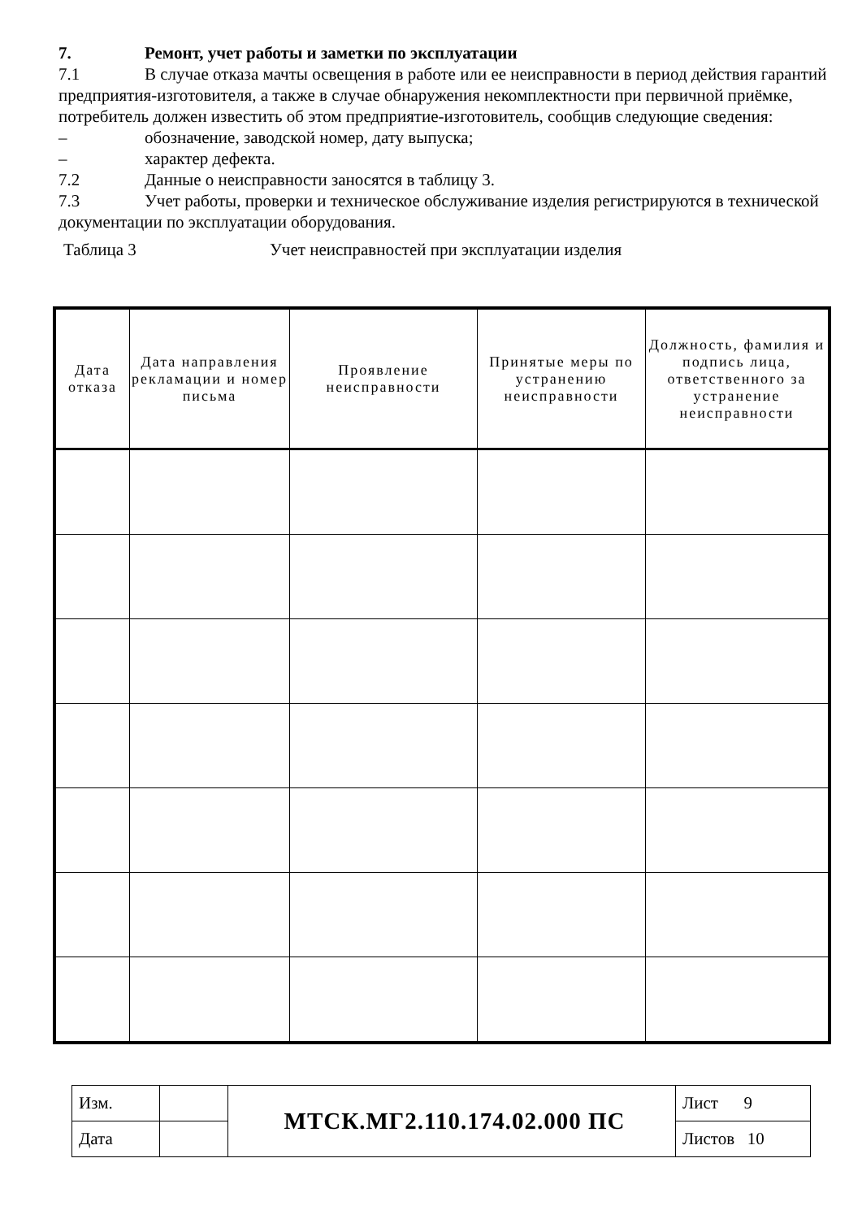7. Ремонт, учет работы и заметки по эксплуатации
7.1 В случае отказа мачты освещения в работе или ее неисправности в период действия гарантий предприятия-изготовителя, а также в случае обнаружения некомплектности при первичной приёмке, потребитель должен известить об этом предприятие-изготовитель, сообщив следующие сведения:
– обозначение, заводской номер, дату выпуска;
– характер дефекта.
7.2 Данные о неисправности заносятся в таблицу 3.
7.3 Учет работы, проверки и техническое обслуживание изделия регистрируются в технической документации по эксплуатации оборудования.
Таблица 3 Учет неисправностей при эксплуатации изделия
| Дата отказа | Дата направления рекламации и номер письма | Проявление неисправности | Принятые меры по устранению неисправности | Должность, фамилия и подпись лица, ответственного за устранение неисправности |
| --- | --- | --- | --- | --- |
| Изм. | | МТСК.МГ2.110.174.02.000 ПС | Лист 9 |
| Дата | | | Листов 10 |